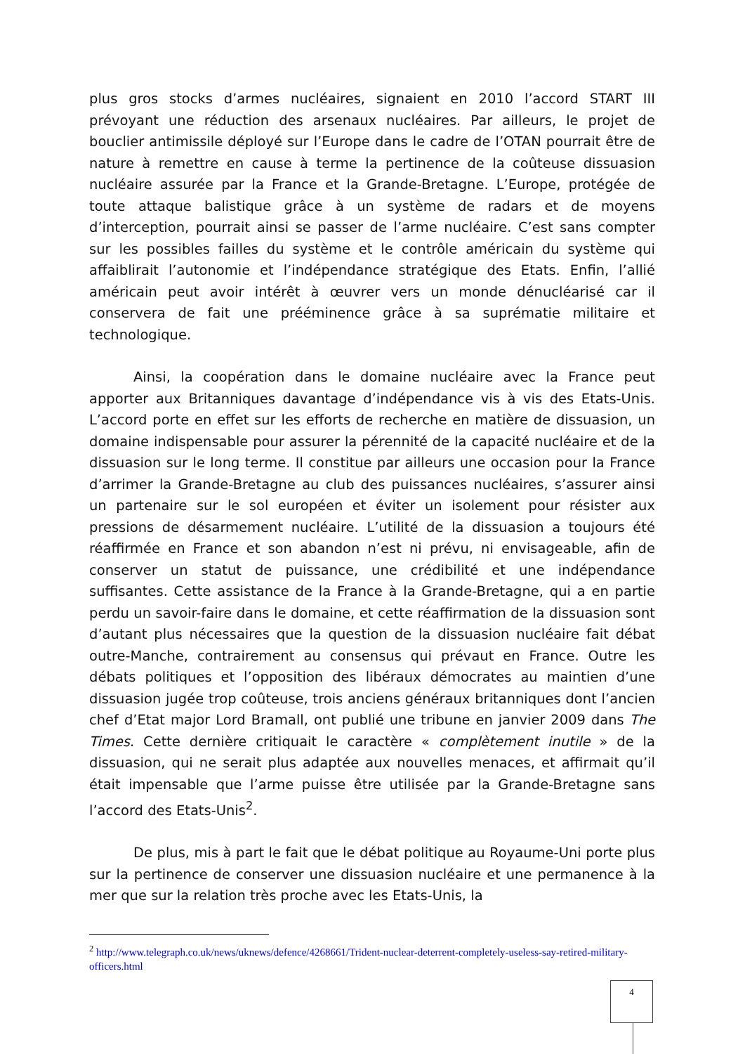plus gros stocks d’armes nucléaires, signaient en 2010 l’accord START III prévoyant une réduction des arsenaux nucléaires. Par ailleurs, le projet de bouclier antimissile déployé sur l’Europe dans le cadre de l’OTAN pourrait être de nature à remettre en cause à terme la pertinence de la coûteuse dissuasion nucléaire assurée par la France et la Grande-Bretagne. L’Europe, protégée de toute attaque balistique grâce à un système de radars et de moyens d’interception, pourrait ainsi se passer de l’arme nucléaire. C’est sans compter sur les possibles failles du système et le contrôle américain du système qui affaiblirait l’autonomie et l’indépendance stratégique des Etats. Enfin, l’allié américain peut avoir intérêt à œuvrer vers un monde dénucléarisé car il conservera de fait une prééminence grâce à sa suprématie militaire et technologique.
Ainsi, la coopération dans le domaine nucléaire avec la France peut apporter aux Britanniques davantage d’indépendance vis à vis des Etats-Unis. L’accord porte en effet sur les efforts de recherche en matière de dissuasion, un domaine indispensable pour assurer la pérennité de la capacité nucléaire et de la dissuasion sur le long terme. Il constitue par ailleurs une occasion pour la France d’arrimer la Grande-Bretagne au club des puissances nucléaires, s’assurer ainsi un partenaire sur le sol européen et éviter un isolement pour résister aux pressions de désarmement nucléaire. L’utilité de la dissuasion a toujours été réaffirmée en France et son abandon n’est ni prévu, ni envisageable, afin de conserver un statut de puissance, une crédibilité et une indépendance suffisantes. Cette assistance de la France à la Grande-Bretagne, qui a en partie perdu un savoir-faire dans le domaine, et cette réaffirmation de la dissuasion sont d’autant plus nécessaires que la question de la dissuasion nucléaire fait débat outre-Manche, contrairement au consensus qui prévaut en France. Outre les débats politiques et l’opposition des libéraux démocrates au maintien d’une dissuasion jugée trop coûteuse, trois anciens généraux britanniques dont l’ancien chef d’Etat major Lord Bramall, ont publié une tribune en janvier 2009 dans The Times. Cette dernière critiquait le caractère « complètement inutile » de la dissuasion, qui ne serait plus adaptée aux nouvelles menaces, et affirmait qu’il était impensable que l’arme puisse être utilisée par la Grande-Bretagne sans l’accord des Etats-Unis<sup>2</sup>.
De plus, mis à part le fait que le débat politique au Royaume-Uni porte plus sur la pertinence de conserver une dissuasion nucléaire et une permanence à la mer que sur la relation très proche avec les Etats-Unis, la
<sup>2</sup> http://www.telegraph.co.uk/news/uknews/defence/4268661/Trident-nuclear-deterrent-completely-useless-say-retired-military-officers.html
4